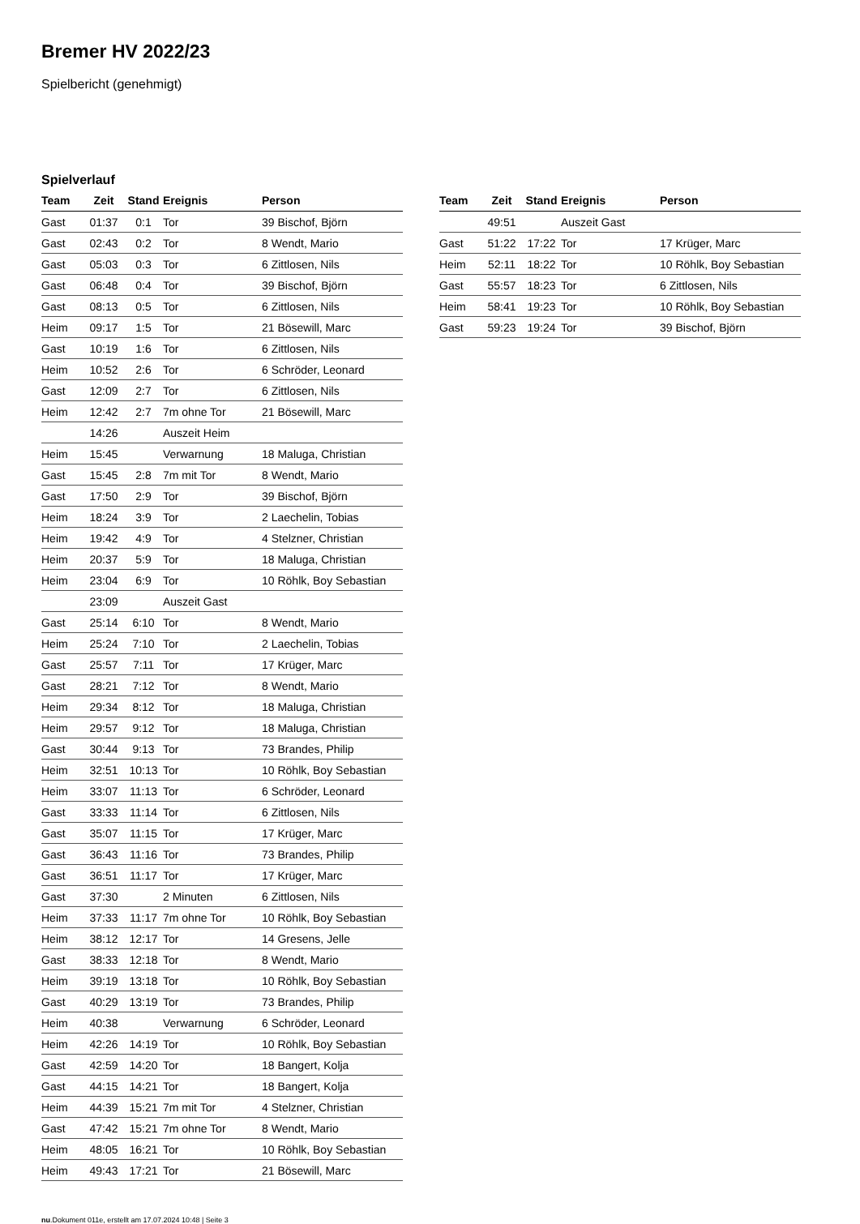Bremer HV 2022/23
Spielbericht (genehmigt)
Spielverlauf
| Team | Zeit | Stand | Ereignis | Person |
| --- | --- | --- | --- | --- |
| Gast | 01:37 | 0:1 | Tor | 39 Bischof, Björn |
| Gast | 02:43 | 0:2 | Tor | 8 Wendt, Mario |
| Gast | 05:03 | 0:3 | Tor | 6 Zittlosen, Nils |
| Gast | 06:48 | 0:4 | Tor | 39 Bischof, Björn |
| Gast | 08:13 | 0:5 | Tor | 6 Zittlosen, Nils |
| Heim | 09:17 | 1:5 | Tor | 21 Bösewill, Marc |
| Gast | 10:19 | 1:6 | Tor | 6 Zittlosen, Nils |
| Heim | 10:52 | 2:6 | Tor | 6 Schröder, Leonard |
| Gast | 12:09 | 2:7 | Tor | 6 Zittlosen, Nils |
| Heim | 12:42 | 2:7 | 7m ohne Tor | 21 Bösewill, Marc |
| | 14:26 | | Auszeit Heim | |
| Heim | 15:45 | | Verwarnung | 18 Maluga, Christian |
| Gast | 15:45 | 2:8 | 7m mit Tor | 8 Wendt, Mario |
| Gast | 17:50 | 2:9 | Tor | 39 Bischof, Björn |
| Heim | 18:24 | 3:9 | Tor | 2 Laechelin, Tobias |
| Heim | 19:42 | 4:9 | Tor | 4 Stelzner, Christian |
| Heim | 20:37 | 5:9 | Tor | 18 Maluga, Christian |
| Heim | 23:04 | 6:9 | Tor | 10 Röhlk, Boy Sebastian |
| | 23:09 | | Auszeit Gast | |
| Gast | 25:14 | 6:10 | Tor | 8 Wendt, Mario |
| Heim | 25:24 | 7:10 | Tor | 2 Laechelin, Tobias |
| Gast | 25:57 | 7:11 | Tor | 17 Krüger, Marc |
| Gast | 28:21 | 7:12 | Tor | 8 Wendt, Mario |
| Heim | 29:34 | 8:12 | Tor | 18 Maluga, Christian |
| Heim | 29:57 | 9:12 | Tor | 18 Maluga, Christian |
| Gast | 30:44 | 9:13 | Tor | 73 Brandes, Philip |
| Heim | 32:51 | 10:13 | Tor | 10 Röhlk, Boy Sebastian |
| Heim | 33:07 | 11:13 | Tor | 6 Schröder, Leonard |
| Gast | 33:33 | 11:14 | Tor | 6 Zittlosen, Nils |
| Gast | 35:07 | 11:15 | Tor | 17 Krüger, Marc |
| Gast | 36:43 | 11:16 | Tor | 73 Brandes, Philip |
| Gast | 36:51 | 11:17 | Tor | 17 Krüger, Marc |
| Gast | 37:30 | | 2 Minuten | 6 Zittlosen, Nils |
| Heim | 37:33 | 11:17 | 7m ohne Tor | 10 Röhlk, Boy Sebastian |
| Heim | 38:12 | 12:17 | Tor | 14 Gresens, Jelle |
| Gast | 38:33 | 12:18 | Tor | 8 Wendt, Mario |
| Heim | 39:19 | 13:18 | Tor | 10 Röhlk, Boy Sebastian |
| Gast | 40:29 | 13:19 | Tor | 73 Brandes, Philip |
| Heim | 40:38 | | Verwarnung | 6 Schröder, Leonard |
| Heim | 42:26 | 14:19 | Tor | 10 Röhlk, Boy Sebastian |
| Gast | 42:59 | 14:20 | Tor | 18 Bangert, Kolja |
| Gast | 44:15 | 14:21 | Tor | 18 Bangert, Kolja |
| Heim | 44:39 | 15:21 | 7m mit Tor | 4 Stelzner, Christian |
| Gast | 47:42 | 15:21 | 7m ohne Tor | 8 Wendt, Mario |
| Heim | 48:05 | 16:21 | Tor | 10 Röhlk, Boy Sebastian |
| Heim | 49:43 | 17:21 | Tor | 21 Bösewill, Marc |
| Team | Zeit | Stand | Ereignis | Person |
| --- | --- | --- | --- | --- |
| | 49:51 | | Auszeit Gast | |
| Gast | 51:22 | 17:22 | Tor | 17 Krüger, Marc |
| Heim | 52:11 | 18:22 | Tor | 10 Röhlk, Boy Sebastian |
| Gast | 55:57 | 18:23 | Tor | 6 Zittlosen, Nils |
| Heim | 58:41 | 19:23 | Tor | 10 Röhlk, Boy Sebastian |
| Gast | 59:23 | 19:24 | Tor | 39 Bischof, Björn |
nu.Dokument 011e, erstellt am 17.07.2024 10:48 | Seite 3